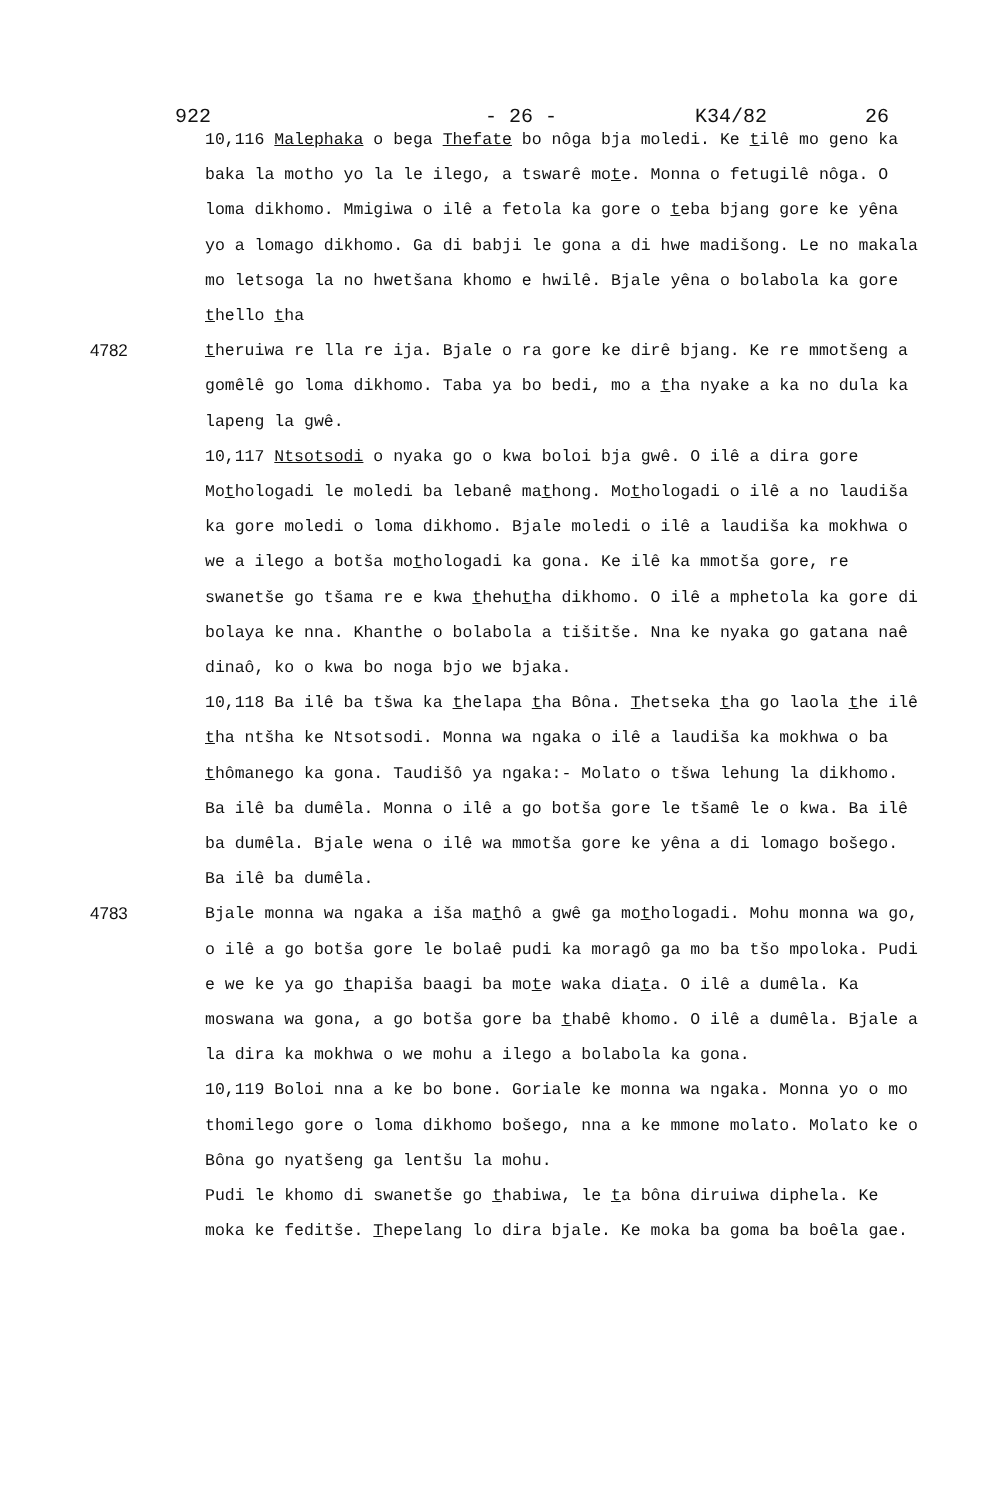922 - 26 - K34/82 26
10,116 Malephaka o bega Thefate bo nôga bja moledi. Ke tilê mo geno ka baka la motho yo la le ilego, a tswarê mote. Monna o fetugilê nôga. O loma dikhomo. Mmigiwa o ilê a fetola ka gore o teba bjang gore ke yêna yo a lomago dikhomo. Ga di babji le gona a di hwe madišong. Le no makala mo letsoga la no hwetšana khomo e hwilê. Bjale yêna o bolabola ka gore thello tha
4782 theruiwa re lla re ija. Bjale o ra gore ke dirê bjang. Ke re mmotšeng a gomêlê go loma dikhomo. Taba ya bo bedi, mo a tha nyake a ka no dula ka lapeng la gwê.
10,117 Ntsotsodi o nyaka go o kwa boloi bja gwê. O ilê a dira gore Mothologadi le moledi ba lebanê mathong. Mothologadi o ilê a no laudiša ka gore moledi o loma dikhomo. Bjale moledi o ilê a laudiša ka mokhwa o we a ilego a botša mothologadi ka gona. Ke ilê ka mmotša gore, re swanetše go tšama re e kwa thehutha dikhomo. O ilê a mphetola ka gore di bolaya ke nna. Khanthe o bolabola a tišitše. Nna ke nyaka go gatana naê dinaô, ko o kwa bo noga bjo we bjaka.
10,118 Ba ilê ba tšwa ka thelapa tha Bôna. Thetseka tha go laola the ilê tha ntšha ke Ntsotsodi. Monna wa ngaka o ilê a laudiša ka mokhwa o ba thômanego ka gona. Taudišô ya ngaka:- Molato o tšwa lehung la dikhomo. Ba ilê ba dumêla. Monna o ilê a go botša gore le tšamê le o kwa. Ba ilê ba dumêla. Bjale wena o ilê wa mmotša gore ke yêna a di lomago bošego. Ba ilê ba dumêla.
4783 Bjale monna wa ngaka a iša mathô a gwê ga mothologadi. Mohu monna wa go, o ilê a go botša gore le bolaê pudi ka moragô ga mo ba tšo mpoloka. Pudi e we ke ya go thapiša baagi ba mote waka diata. O ilê a dumêla. Ka moswana wa gona, a go botša gore ba thabê khomo. O ilê a dumêla. Bjale a la dira ka mokhwa o we mohu a ilego a bolabola ka gona.
10,119 Boloi nna a ke bo bone. Goriale ke monna wa ngaka. Monna yo o mo thomilego gore o loma dikhomo bošego, nna a ke mmone molato. Molato ke o Bôna go nyatšeng ga lentšu la mohu.
Pudi le khomo di swanetše go thabiwa, le ta bôna diruiwa diphela. Ke moka ke feditše. Thepelang lo dira bjale. Ke moka ba goma ba boêla gae.